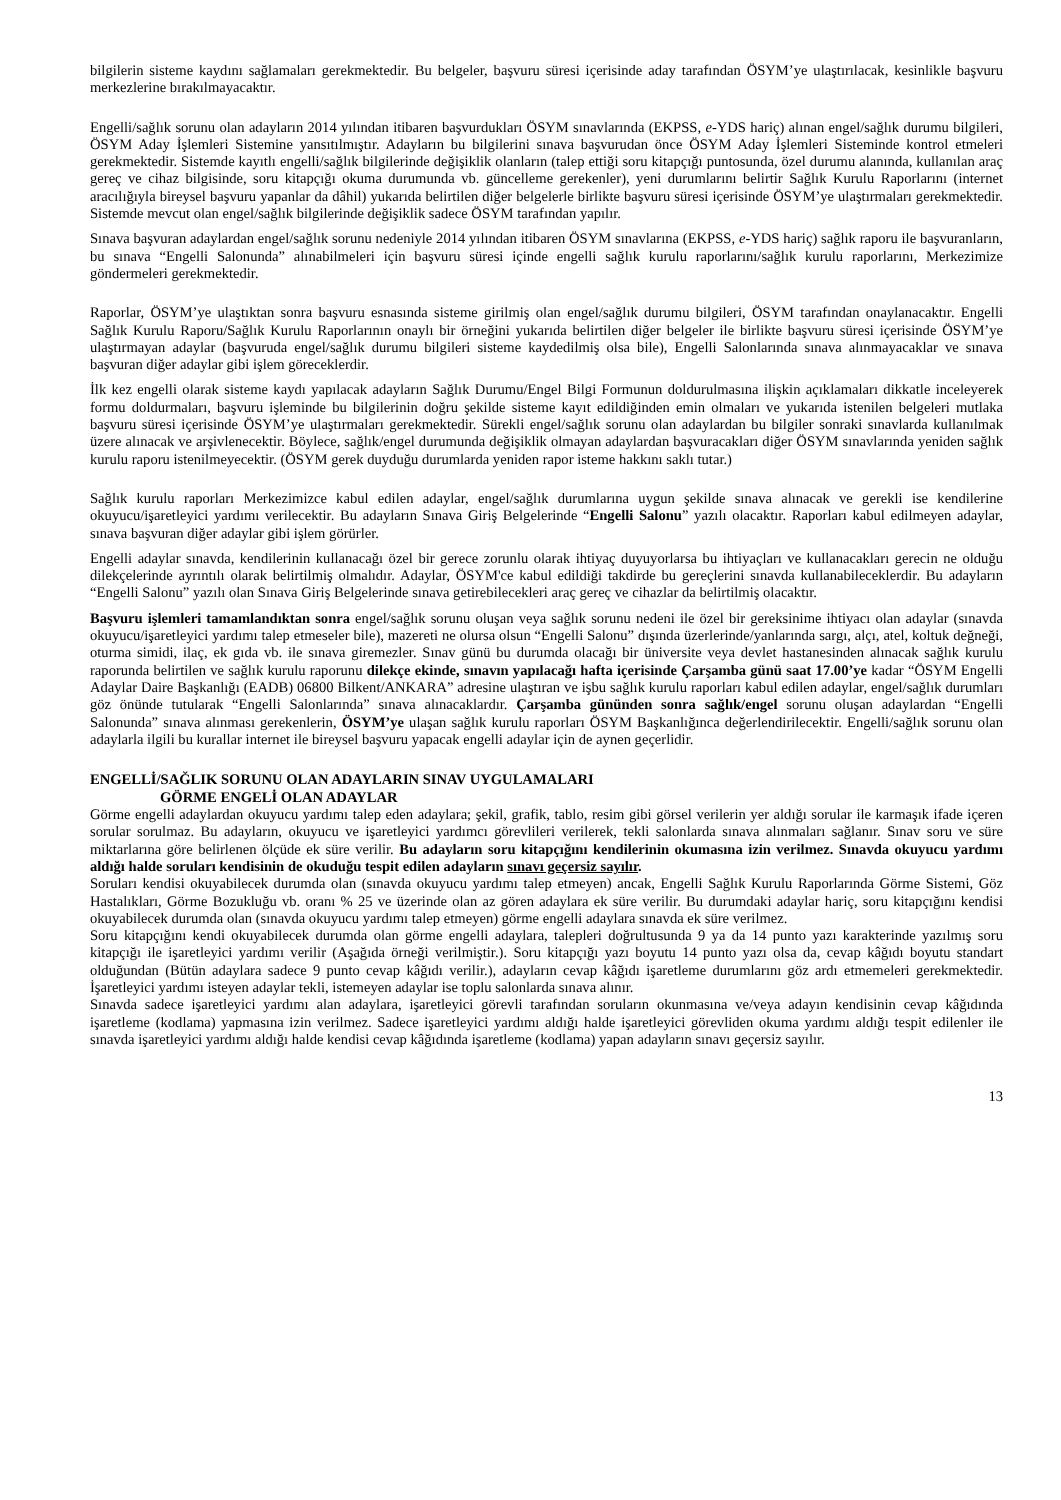bilgilerin sisteme kaydını sağlamaları gerekmektedir. Bu belgeler, başvuru süresi içerisinde aday tarafından ÖSYM’ye ulaştırılacak, kesinlikle başvuru merkezlerine bırakılmayacaktır.
Engelli/sağlık sorunu olan adayların 2014 yılından itibaren başvurdukları ÖSYM sınavlarında (EKPSS, e-YDS hariç) alınan engel/sağlık durumu bilgileri, ÖSYM Aday İşlemleri Sistemine yansıtılmıştır. Adayların bu bilgilerini sınava başvurudan önce ÖSYM Aday İşlemleri Sisteminde kontrol etmeleri gerekmektedir. Sistemde kayıtlı engelli/sağlık bilgilerinde değişiklik olanların (talep ettiği soru kitapçığı puntosunda, özel durumu alanında, kullanılan araç gereç ve cihaz bilgisinde, soru kitapçığı okuma durumunda vb. güncelleme gerekenler), yeni durumlarını belirtir Sağlık Kurulu Raporlarını (internet aracılığıyla bireysel başvuru yapanlar da dâhil) yukarıda belirtilen diğer belgelerle birlikte başvuru süresi içerisinde ÖSYM’ye ulaştırmaları gerekmektedir. Sistemde mevcut olan engel/sağlık bilgilerinde değişiklik sadece ÖSYM tarafından yapılır.
Sınava başvuran adaylardan engel/sağlık sorunu nedeniyle 2014 yılından itibaren ÖSYM sınavlarına (EKPSS, e-YDS hariç) sağlık raporu ile başvuranların, bu sınava “Engelli Salonunda” alınabilmeleri için başvuru süresi içinde engelli sağlık kurulu raporlarını/sağlık kurulu raporlarını, Merkezimize göndermeleri gerekmektedir.
Raporlar, ÖSYM’ye ulaştıktan sonra başvuru esnasında sisteme girilmiş olan engel/sağlık durumu bilgileri, ÖSYM tarafından onaylanacaktır. Engelli Sağlık Kurulu Raporu/Sağlık Kurulu Raporlarının onaylı bir örneğini yukarıda belirtilen diğer belgeler ile birlikte başvuru süresi içerisinde ÖSYM’ye ulaştırmayan adaylar (başvuruda engel/sağlık durumu bilgileri sisteme kaydedilmiş olsa bile), Engelli Salonlarında sınava alınmayacaklar ve sınava başvuran diğer adaylar gibi işlem göreceklerdir.
İlk kez engelli olarak sisteme kaydı yapılacak adayların Sağlık Durumu/Engel Bilgi Formunun doldurulmasına ilişkin açıklamaları dikkatle inceleyerek formu doldurmaları, başvuru işleminde bu bilgilerinin doğru şekilde sisteme kayıt edildiğinden emin olmaları ve yukarıda istenilen belgeleri mutlaka başvuru süresi içerisinde ÖSYM’ye ulaştırmaları gerekmektedir. Sürekli engel/sağlık sorunu olan adaylardan bu bilgiler sonraki sınavlarda kullanılmak üzere alınacak ve arşivlenecektir. Böylece, sağlık/engel durumunda değişiklik olmayan adaylardan başvuracakları diğer ÖSYM sınavlarında yeniden sağlık kurulu raporu istenilmeyecektir. (ÖSYM gerek duyduğu durumlarda yeniden rapor isteme hakkını saklı tutar.)
Sağlık kurulu raporları Merkezimizce kabul edilen adaylar, engel/sağlık durumlarına uygun şekilde sınava alınacak ve gerekli ise kendilerine okuyucu/işaretleyici yardımı verilecektir. Bu adayların Sınava Giriş Belgelerinde “Engelli Salonu” yazılı olacaktır. Raporları kabul edilmeyen adaylar, sınava başvuran diğer adaylar gibi işlem görürler.
Engelli adaylar sınavda, kendilerinin kullanacağı özel bir gerece zorunlu olarak ihtiyaç duyuyorlarsa bu ihtiyaçları ve kullanacakları gerecin ne olduğu dilekçelerinde ayrıntılı olarak belirtilmiş olmalıdır. Adaylar, ÖSYM'ce kabul edildiği takdirde bu gereçlerini sınavda kullanabileceklerdir. Bu adayların “Engelli Salonu” yazılı olan Sınava Giriş Belgelerinde sınava getirebilecekleri araç gereç ve cihazlar da belirtilmiş olacaktır.
Başvuru işlemleri tamamlandıktan sonra engel/sağlık sorunu oluşan veya sağlık sorunu nedeni ile özel bir gereksinime ihtiyacı olan adaylar (sınavda okuyucu/işaretleyici yardımı talep etmeseler bile), mazereti ne olursa olsun “Engelli Salonu” dışında üzerlerinde/yanlarında sargı, alçı, atel, koltuk değneği, oturma simidi, ilaç, ek gıda vb. ile sınava giremezler. Sınav günü bu durumda olacağı bir üniversite veya devlet hastanesinden alınacak sağlık kurulu raporunda belirtilen ve sağlık kurulu raporunu dilekçe ekinde, sınavın yapılacağı hafta içerisinde Çarşamba günü saat 17.00’ye kadar “ÖSYM Engelli Adaylar Daire Başkanlığı (EADB) 06800 Bilkent/ANKARA” adresine ulaştıran ve işbu sağlık kurulu raporları kabul edilen adaylar, engel/sağlık durumları göz önünde tutularak “Engelli Salonlarında” sınava alınacaklardır. Çarşamba gününden sonra sağlık/engel sorunu oluşan adaylardan “Engelli Salonunda” sınava alınması gerekenlerin, ÖSYM’ye ulaşan sağlık kurulu raporları ÖSYM Başkanlığınca değerlendirilecektir. Engelli/sağlık sorunu olan adaylarla ilgili bu kurallar internet ile bireysel başvuru yapacak engelli adaylar için de aynen geçerlidir.
ENGELLİ/SAĞLIK SORUNU OLAN ADAYLARIN SINAV UYGULAMALARI
GÖRME ENGELİ OLAN ADAYLAR
Görme engelli adaylardan okuyucu yardımı talep eden adaylara; şekil, grafik, tablo, resim gibi görsel verilerin yer aldığı sorular ile karmaşık ifade içeren sorular sorulmaz. Bu adayların, okuyucu ve işaretleyici yardımcı görevlileri verilerek, tekli salonlarda sınava alınmaları sağlanır. Sınav soru ve süre miktarlarına göre belirlenen ölçüde ek süre verilir. Bu adayların soru kitapçığını kendilerinin okumasına izin verilmez. Sınavda okuyucu yardımı aldığı halde soruları kendisinin de okuduğu tespit edilen adayların sınavı geçersiz sayılır.
Soruları kendisi okuyabilecek durumda olan (sınavda okuyucu yardımı talep etmeyen) ancak, Engelli Sağlık Kurulu Raporlarında Görme Sistemi, Göz Hastalıkları, Görme Bozukluğu vb. oranı % 25 ve üzerinde olan az gören adaylara ek süre verilir. Bu durumdaki adaylar hariç, soru kitapçığını kendisi okuyabilecek durumda olan (sınavda okuyucu yardımı talep etmeyen) görme engelli adaylara sınavda ek süre verilmez.
Soru kitapçığını kendi okuyabilecek durumda olan görme engelli adaylara, talepleri doğrultusunda 9 ya da 14 punto yazı karakterinde yazılmış soru kitapçığı ile işaretleyici yardımı verilir (Aşağıda örneği verilmiştir.). Soru kitapçığı yazı boyutu 14 punto yazı olsa da, cevap kâğıdı boyutu standart olduğundan (Bütün adaylara sadece 9 punto cevap kâğıdı verilir.), adayların cevap kâğıdı işaretleme durumlarını göz ardı etmemeleri gerekmektedir. İşaretleyici yardımı isteyen adaylar tekli, istemeyen adaylar ise toplu salonlarda sınava alınır.
Sınavda sadece işaretleyici yardımı alan adaylara, işaretleyici görevli tarafından soruların okunmasına ve/veya adayın kendisinin cevap kâğıdında işaretleme (kodlama) yapmasına izin verilmez. Sadece işaretleyici yardımı aldığı halde işaretleyici görevliden okuma yardımı aldığı tespit edilenler ile sınavda işaretleyici yardımı aldığı halde kendisi cevap kâğıdında işaretleme (kodlama) yapan adayların sınavı geçersiz sayılır.
13